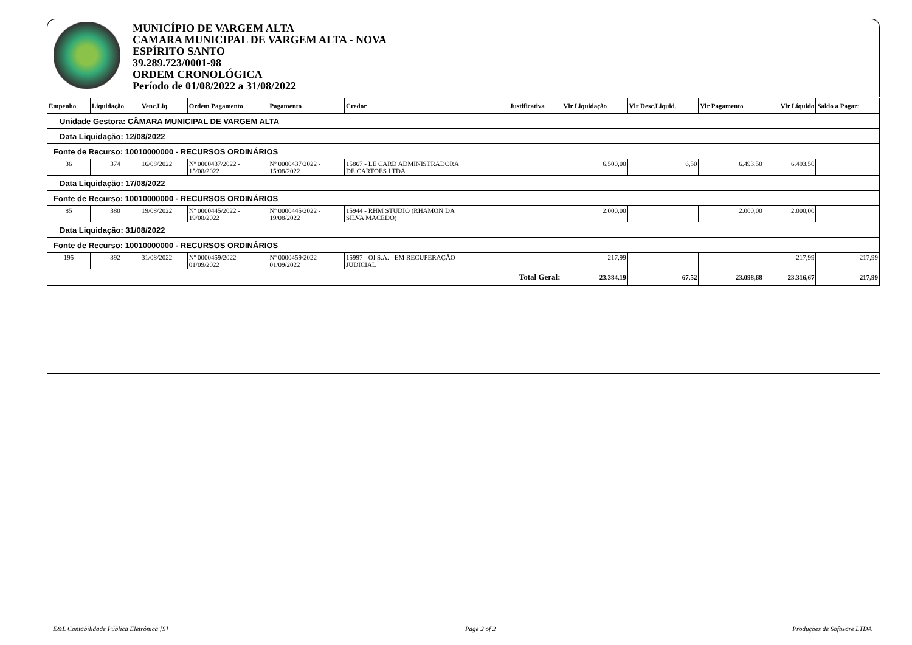MUNICÍPIO DE VARGEM ALTA
CAMARA MUNICIPAL DE VARGEM ALTA - NOVA
ESPÍRITO SANTO
39.289.723/0001-98
ORDEM CRONOLÓGICA
Período de 01/08/2022 a 31/08/2022
| Empenho | Liquidação | Venc.Liq | Ordem Pagamento | Pagamento | Credor | Justificativa | Vlr Liquidação | Vlr Desc.Liquid. | Vlr Pagamento | Vlr Líquido | Saldo a Pagar: |
| --- | --- | --- | --- | --- | --- | --- | --- | --- | --- | --- | --- |
| Unidade Gestora: CÂMARA MUNICIPAL DE VARGEM ALTA | | | | | | | | | | | |
| Data Liquidação: 12/08/2022 | | | | | | | | | | | |
| Fonte de Recurso: 10010000000 - RECURSOS ORDINÁRIOS | | | | | | | | | | | |
| 36 | 374 | 16/08/2022 | Nº 0000437/2022 - 15/08/2022 | Nº 0000437/2022 - 15/08/2022 | 15867 - LE CARD ADMINISTRADORA DE CARTOES LTDA | | 6.500,00 | 6,50 | 6.493,50 | 6.493,50 | |
| Data Liquidação: 17/08/2022 | | | | | | | | | | | |
| Fonte de Recurso: 10010000000 - RECURSOS ORDINÁRIOS | | | | | | | | | | | |
| 85 | 380 | 19/08/2022 | Nº 0000445/2022 - 19/08/2022 | Nº 0000445/2022 - 19/08/2022 | 15944 - RHM STUDIO (RHAMON DA SILVA MACEDO) | | 2.000,00 | | 2.000,00 | 2.000,00 | |
| Data Liquidação: 31/08/2022 | | | | | | | | | | | |
| Fonte de Recurso: 10010000000 - RECURSOS ORDINÁRIOS | | | | | | | | | | | |
| 195 | 392 | 31/08/2022 | Nº 0000459/2022 - 01/09/2022 | Nº 0000459/2022 - 01/09/2022 | 15997 - OI S.A. - EM RECUPERAÇÃO JUDICIAL | | 217,99 | | | 217,99 | 217,99 |
| Total Geral: | | | | | | | 23.384,19 | 67,52 | 23.098,68 | 23.316,67 | 217,99 |
E&L Contabilidade Pública Eletrônica [S] Page 2 of 2 Produções de Software LTDA